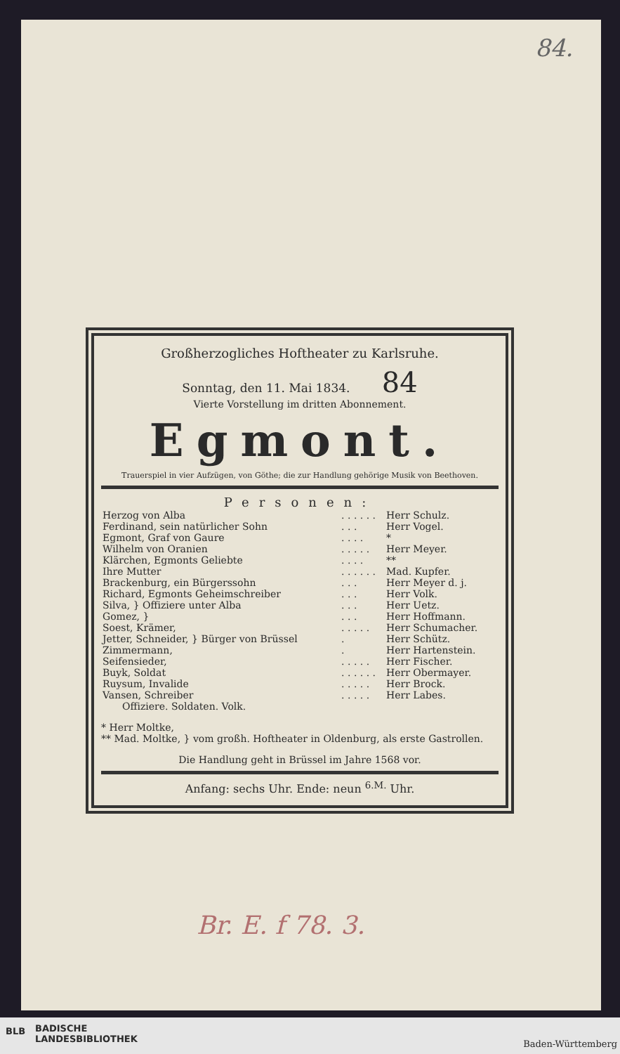84.
Großherzogliches Hoftheater zu Karlsruhe.
Sonntag, den 11. Mai 1834. 84
Vierte Vorstellung im dritten Abonnement.
Egmont.
Trauerspiel in vier Aufzügen, von Göthe; die zur Handlung gehörige Musik von Beethoven.
Personen:
| Herzog von Alba | . . . . . . | Herr Schulz. |
| Ferdinand, sein natürlicher Sohn | . . . | Herr Vogel. |
| Egmont, Graf von Gaure | . . . . | * |
| Wilhelm von Oranien | . . . . . | Herr Meyer. |
| Klärchen, Egmonts Geliebte | . . . . | ** |
| Ihre Mutter | . . . . . . | Mad. Kupfer. |
| Brackenburg, ein Bürgerssohn | . . . | Herr Meyer d. j. |
| Richard, Egmonts Geheimschreiber | . . . | Herr Volk. |
| Silva, } Offiziere unter Alba | . . . | Herr Uetz. |
| Gomez, } | . . . | Herr Hoffmann. |
| Soest, Krämer, | . . . . . | Herr Schumacher. |
| Jetter, Schneider, } Bürger von Brüssel | . | Herr Schütz. |
| Zimmermann, | . | Herr Hartenstein. |
| Seifensieder, | . . . . . | Herr Fischer. |
| Buyk, Soldat | . . . . . . | Herr Obermayer. |
| Ruysum, Invalide | . . . . . | Herr Brock. |
| Vansen, Schreiber | . . . . . | Herr Labes. |
| Offiziere. Soldaten. Volk. | | |
* Herr Moltke,
** Mad. Moltke, } vom großh. Hoftheater in Oldenburg, als erste Gastrollen.
Die Handlung geht in Brüssel im Jahre 1568 vor.
Anfang: sechs Uhr. Ende: neun <sup>6.M.</sup> Uhr.
Br. E. f 78. 3.
BLB
BADISCHE
LANDESBIBLIOTHEK
Baden-Württemberg